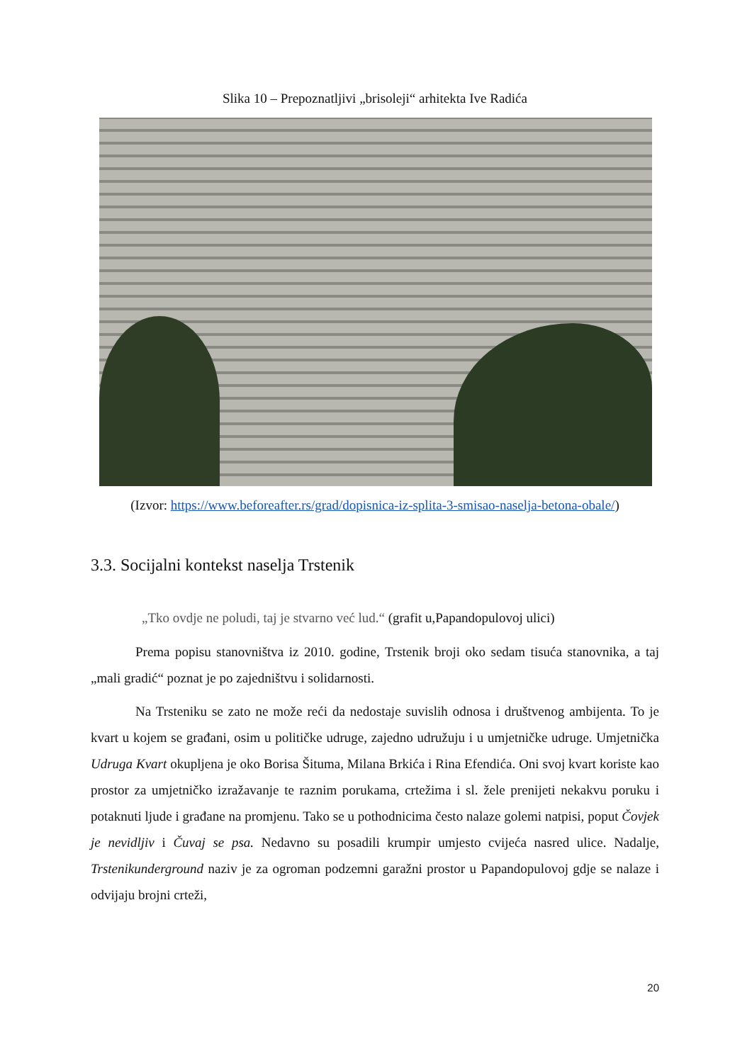Slika 10 – Prepoznatljivi „brisoleji“ arhitekta Ive Radića
(Izvor: https://www.beforeafter.rs/grad/dopisnica-iz-splita-3-smisao-naselja-betona-obale/)
3.3. Socijalni kontekst naselja Trstenik
„Tko ovdje ne poludi, taj je stvarno već lud.“ (grafit u,Papandopulovoj ulici)
Prema popisu stanovništva iz 2010. godine, Trstenik broji oko sedam tisuća stanovnika, a taj „mali gradić“ poznat je po zajedništvu i solidarnosti.
Na Trsteniku se zato ne može reći da nedostaje suvislih odnosa i društvenog ambijenta. To je kvart u kojem se građani, osim u političke udruge, zajedno udružuju i u umjetničke udruge. Umjetnička Udruga Kvart okupljena je oko Borisa Šituma, Milana Brkića i Rina Efendića. Oni svoj kvart koriste kao prostor za umjetničko izražavanje te raznim porukama, crtežima i sl. žele prenijeti nekakvu poruku i potaknuti ljude i građane na promjenu. Tako se u pothodnicima često nalaze golemi natpisi, poput Čovjek je nevidljiv i Čuvaj se psa. Nedavno su posadili krumpir umjesto cvijeća nasred ulice. Nadalje, Trstenikunderground naziv je za ogroman podzemni garažni prostor u Papandopulovoj gdje se nalaze i odvijaju brojni crteži,
20